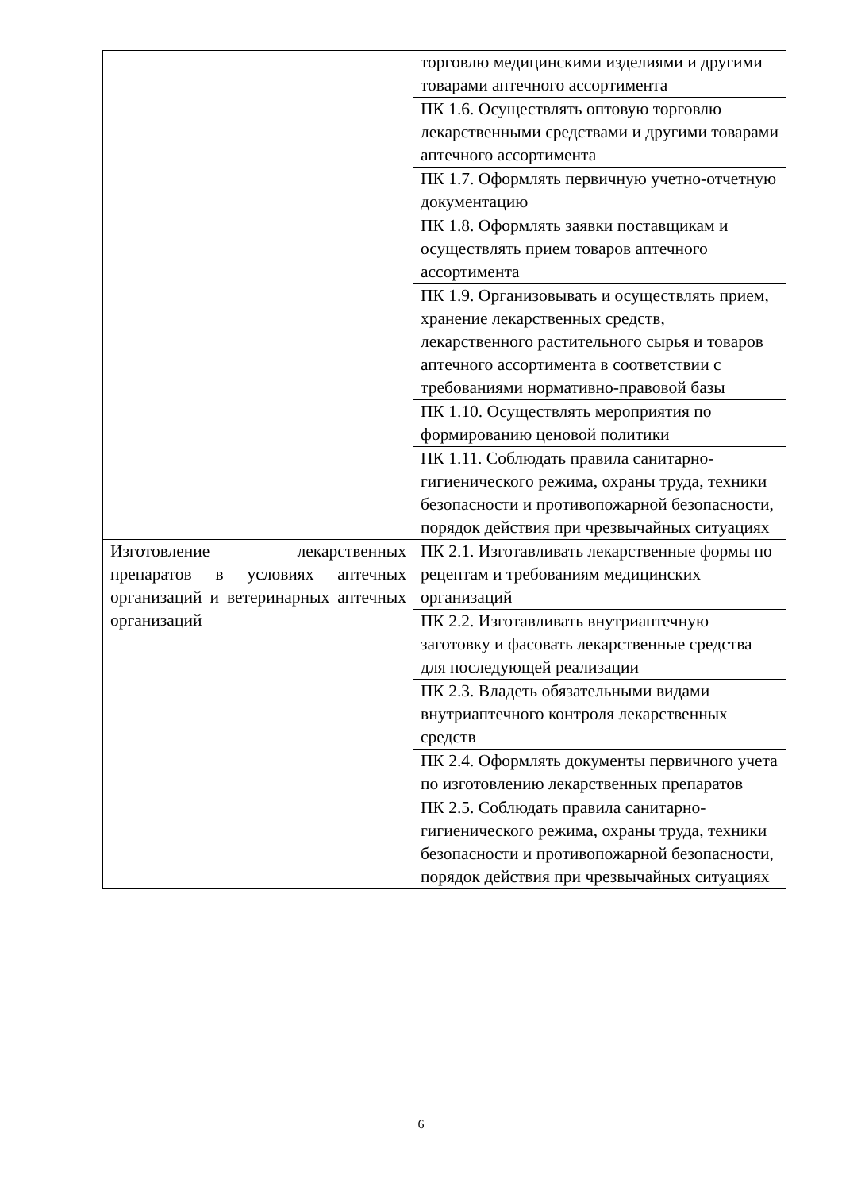| | торговлю медицинскими изделиями и другими товарами аптечного ассортимента |
| | ПК 1.6. Осуществлять оптовую торговлю лекарственными средствами и другими товарами аптечного ассортимента |
| | ПК 1.7. Оформлять первичную учетно-отчетную документацию |
| | ПК 1.8. Оформлять заявки поставщикам и осуществлять прием товаров аптечного ассортимента |
| | ПК 1.9. Организовывать и осуществлять прием, хранение лекарственных средств, лекарственного растительного сырья и товаров аптечного ассортимента в соответствии с требованиями нормативно-правовой базы |
| | ПК 1.10. Осуществлять мероприятия по формированию ценовой политики |
| | ПК 1.11. Соблюдать правила санитарно-гигиенического режима, охраны труда, техники безопасности и противопожарной безопасности, порядок действия при чрезвычайных ситуациях |
| Изготовление лекарственных препаратов в условиях аптечных организаций и ветеринарных аптечных организаций | ПК 2.1. Изготавливать лекарственные формы по рецептам и требованиям медицинских организаций |
| | ПК 2.2. Изготавливать внутриаптечную заготовку и фасовать лекарственные средства для последующей реализации |
| | ПК 2.3. Владеть обязательными видами внутриаптечного контроля лекарственных средств |
| | ПК 2.4. Оформлять документы первичного учета по изготовлению лекарственных препаратов |
| | ПК 2.5. Соблюдать правила санитарно-гигиенического режима, охраны труда, техники безопасности и противопожарной безопасности, порядок действия при чрезвычайных ситуациях |
6